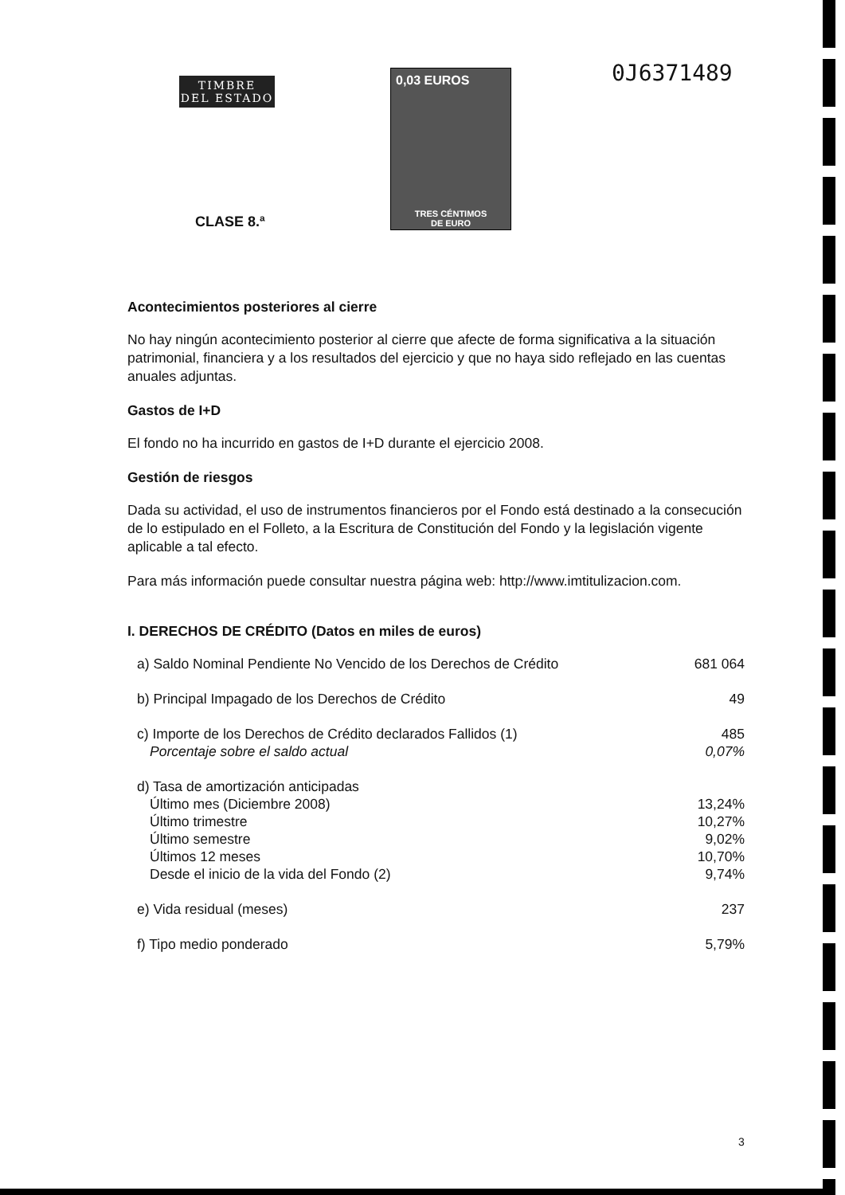TIMBRE
DEL ESTADO
CLASE 8.ª
0,03 EUROS
TRES CÉNTIMOS
DE EURO
0J6371489
Acontecimientos posteriores al cierre
No hay ningún acontecimiento posterior al cierre que afecte de forma significativa a la situación patrimonial, financiera y a los resultados del ejercicio y que no haya sido reflejado en las cuentas anuales adjuntas.
Gastos de I+D
El fondo no ha incurrido en gastos de I+D durante el ejercicio 2008.
Gestión de riesgos
Dada su actividad, el uso de instrumentos financieros por el Fondo está destinado a la consecución de lo estipulado en el Folleto, a la Escritura de Constitución del Fondo y la legislación vigente aplicable a tal efecto.
Para más información puede consultar nuestra página web: http://www.imtitulizacion.com.
I. DERECHOS DE CRÉDITO (Datos en miles de euros)
| a) Saldo Nominal Pendiente No Vencido de los Derechos de Crédito | 681 064 |
| b) Principal Impagado de los Derechos de Crédito | 49 |
| c) Importe de los Derechos de Crédito declarados Fallidos (1) | 485 |
| Porcentaje sobre el saldo actual | 0,07% |
| d) Tasa de amortización anticipadas | |
| Último mes (Diciembre 2008) | 13,24% |
| Último trimestre | 10,27% |
| Último semestre | 9,02% |
| Últimos 12 meses | 10,70% |
| Desde el inicio de la vida del Fondo (2) | 9,74% |
| e) Vida residual (meses) | 237 |
| f) Tipo medio ponderado | 5,79% |
3